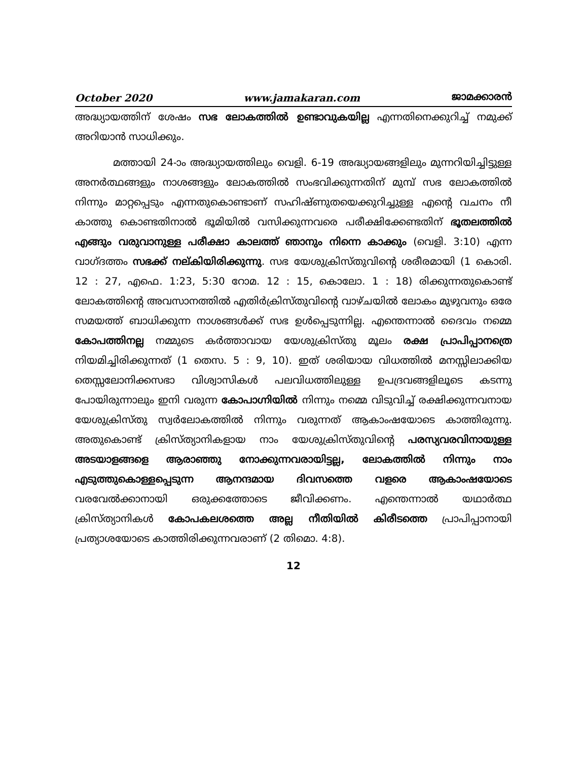October 2020 www.jamakaran.com ജാമക്കാരൻ
അദ്ധ്യായത്തിന് ശേഷം സഭ ലോകത്തിൽ ഉണ്ടാവുകയില്ല എന്നതിനെക്കുറിച്ച് നമുക്ക് അറിയാൻ സാധിക്കും.
മത്തായി 24-ാം അദ്ധ്യായത്തിലും വെളി. 6-19 അദ്ധ്യായങ്ങളിലും മുന്നറിയിച്ചിട്ടുള്ള അനർത്ഥങ്ങളും നാശങ്ങളും ലോകത്തിൽ സംഭവിക്കുന്നതിന് മുമ്പ് സഭ ലോകത്തിൽ നിന്നും മാറ്റപ്പെടും എന്നതുകൊണ്ടാണ് സഹിഷ്ണുതയെക്കുറിച്ചുള്ള എന്റെ വചനം നീ കാത്തു കൊണ്ടതിനാൽ ഭൂമിയിൽ വസിക്കുന്നവരെ പരീക്ഷിക്കേണ്ടതിന് ഭൂതലത്തിൽ എങ്ങും വരുവാനുള്ള പരീക്ഷാ കാലത്ത് ഞാനും നിന്നെ കാക്കും (വെളി. 3:10) എന്ന വാഗ്ദത്തം സഭക്ക് നല്കിയിരിക്കുന്നു. സഭ യേശുക്രിസ്തുവിന്റെ ശരീരമായി (1 കൊരി. 12 : 27, എഫെ. 1:23, 5:30 റോമ. 12 : 15, കൊലോ. 1 : 18) രിക്കുന്നതുകൊണ്ട് ലോകത്തിന്റെ അവസാനത്തിൽ എതിർക്രിസ്തുവിന്റെ വാഴ്ചയിൽ ലോകം മുഴുവനും ഒരേ സമയത്ത് ബാധിക്കുന്ന നാശങ്ങൾക്ക് സഭ ഉൾപ്പെടുന്നില്ല. എന്തെന്നാൽ ദൈവം നമ്മെ കോപത്തിനല്ല നമ്മുടെ കർത്താവായ യേശുക്രിസ്തു മൂലം രക്ഷ പ്രാപിപ്പാനത്രെ നിയമിച്ചിരിക്കുന്നത് (1 തെസ. 5 : 9, 10). ഇത് ശരിയായ വിധത്തിൽ മനസ്സിലാക്കിയ തെസ്സലോനിക്കസഭാ വിശ്വാസികൾ പലവിധത്തിലുള്ള ഉപദ്രവങ്ങളിലൂടെ കടന്നു പോയിരുന്നാലും ഇനി വരുന്ന കോപാഗ്നിയിൽ നിന്നും നമ്മെ വിടുവിച്ച് രക്ഷിക്കുന്നവനായ യേശുക്രിസ്തു സ്വർലോകത്തിൽ നിന്നും വരുന്നത് ആകാംഷയോടെ കാത്തിരുന്നു. അതുകൊണ്ട് ക്രിസ്ത്യാനികളായ നാം യേശുക്രിസ്തുവിന്റെ പരസ്യവരവിനായുള്ള അടയാളങ്ങളെ ആരാഞ്ഞു നോക്കുന്നവരായിട്ടല്ല, ലോകത്തിൽ നിന്നും നാം എടുത്തുകൊള്ളപ്പെടുന്ന ആനന്ദമായ ദിവസത്തെ വളരെ ആകാംഷയോടെ വരവേൽക്കാനായി ഒരുക്കത്തോടെ ജീവിക്കണം. എന്തെന്നാൽ യഥാർത്ഥ ക്രിസ്ത്യാനികൾ കോപകലശത്തെ അല്ല നീതിയിൽ കിരീടത്തെ പ്രാപിപ്പാനായി പ്രത്യാശയോടെ കാത്തിരിക്കുന്നവരാണ് (2 തിമൊ. 4:8).
12